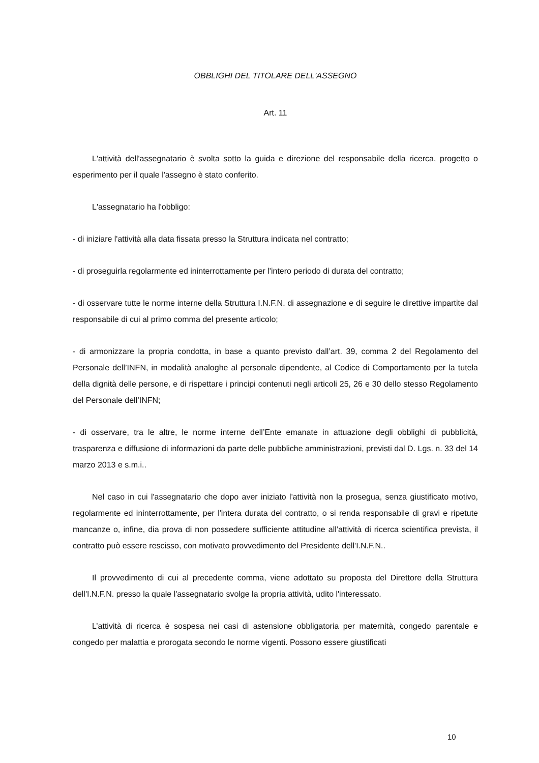OBBLIGHI DEL TITOLARE DELL'ASSEGNO
Art. 11
L'attività dell'assegnatario è svolta sotto la guida e direzione del responsabile della ricerca, progetto o esperimento per il quale l'assegno è stato conferito.
L'assegnatario ha l'obbligo:
- di iniziare l'attività alla data fissata presso la Struttura indicata nel contratto;
- di proseguirla regolarmente ed ininterrottamente per l'intero periodo di durata del contratto;
- di osservare tutte le norme interne della Struttura I.N.F.N. di assegnazione e di seguire le direttive impartite dal responsabile di cui al primo comma del presente articolo;
- di armonizzare la propria condotta, in base a quanto previsto dall’art. 39, comma 2 del Regolamento del Personale dell’INFN, in modalità analoghe al personale dipendente, al Codice di Comportamento per la tutela della dignità delle persone, e di rispettare i principi contenuti negli articoli 25, 26 e 30 dello stesso Regolamento del Personale dell’INFN;
- di osservare, tra le altre, le norme interne dell’Ente emanate in attuazione degli obblighi di pubblicità, trasparenza e diffusione di informazioni da parte delle pubbliche amministrazioni, previsti dal D. Lgs. n. 33 del 14 marzo 2013 e s.m.i..
Nel caso in cui l'assegnatario che dopo aver iniziato l'attività non la prosegua, senza giustificato motivo, regolarmente ed ininterrottamente, per l'intera durata del contratto, o si renda responsabile di gravi e ripetute mancanze o, infine, dia prova di non possedere sufficiente attitudine all'attività di ricerca scientifica prevista, il contratto può essere rescisso, con motivato provvedimento del Presidente dell'I.N.F.N..
Il provvedimento di cui al precedente comma, viene adottato su proposta del Direttore della Struttura dell'I.N.F.N. presso la quale l'assegnatario svolge la propria attività, udito l'interessato.
L’attività di ricerca è sospesa nei casi di astensione obbligatoria per maternità, congedo parentale e congedo per malattia e prorogata secondo le norme vigenti. Possono essere giustificati
10